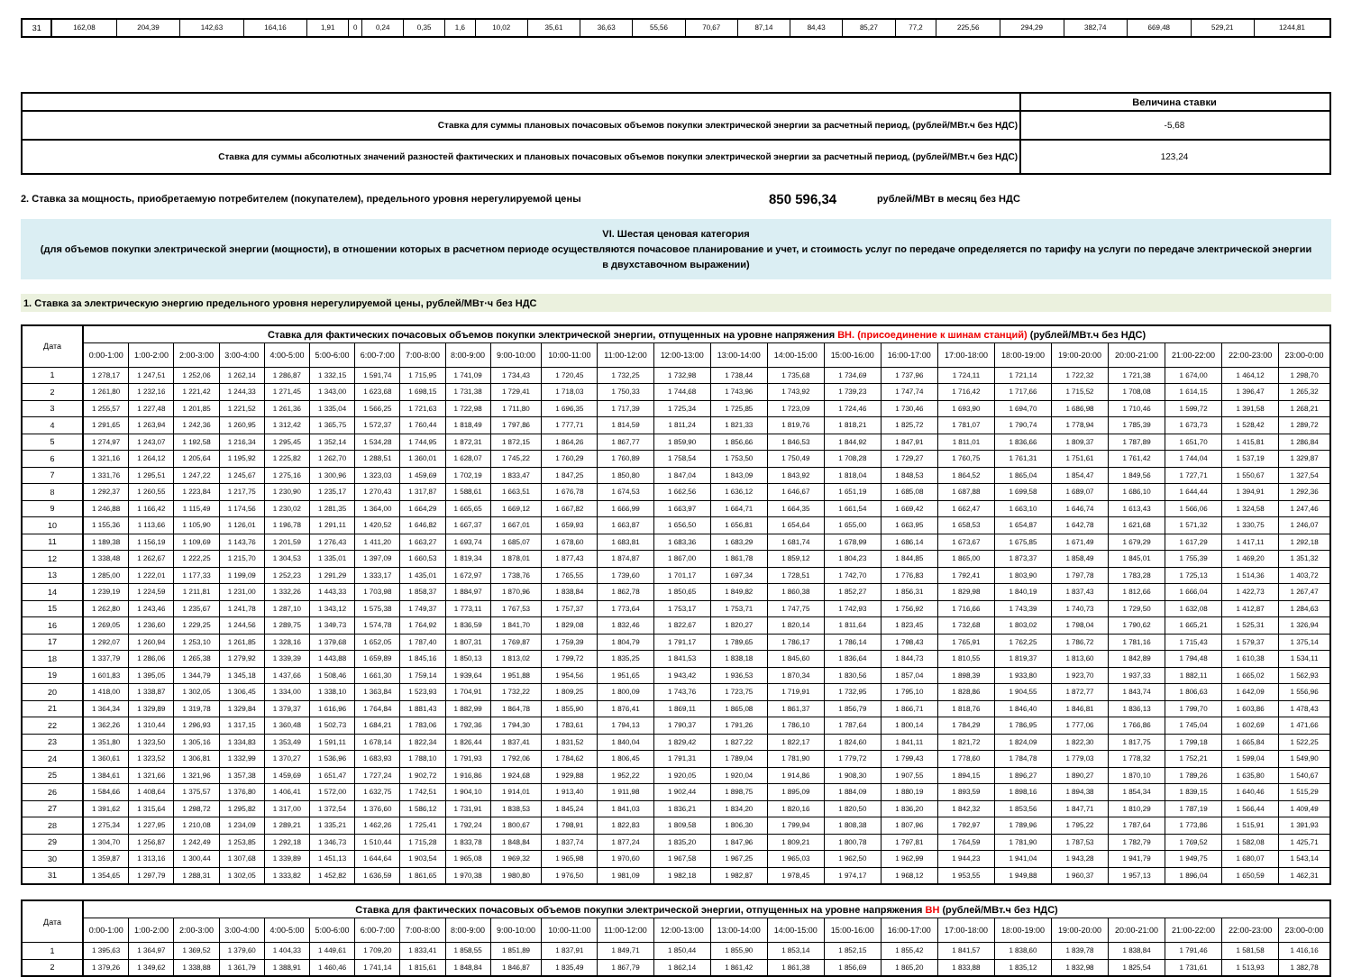| 31 | 162,08 | 204,39 | 142,63 | 164,16 | 1,91 | 0 | 0,24 | 0,35 | 1,6 | 10,02 | 35,61 | 36,63 | 55,56 | 70,67 | 87,14 | 84,43 | 85,27 | 77,2 | 225,56 | 294,29 | 382,74 | 669,48 | 529,21 | 1244,81 |
| | Величина ставки |
| Ставка для суммы плановых почасовых объемов покупки электрической энергии за расчетный период, (рублей/МВт.ч без НДС) | -5,68 |
| Ставка для суммы абсолютных значений разностей фактических и плановых почасовых объемов покупки электрической энергии за расчетный период, (рублей/МВт.ч без НДС) | 123,24 |
2. Ставка за мощность, приобретаемую потребителем (покупателем), предельного уровня нерегулируемой цены 850 596,34 рублей/МВт в месяц без НДС
VI. Шестая ценовая категория
(для объемов покупки электрической энергии (мощности), в отношении которых в расчетном периоде осуществляются почасовое планирование и учет, и стоимость услуг по передаче определяется по тарифу на услуги по передаче электрической энергии в двухставочном выражении)
1. Ставка за электрическую энергию предельного уровня нерегулируемой цены, рублей/МВт·ч без НДС
| Дата | Ставка для фактических почасовых объемов покупки электрической энергии, отпущенных на уровне напряжения ВН. (присоединение к шинам станций) (рублей/МВт.ч без НДС) | | | | | | | | | | | | | | | | | | | | | | | |
| --- | --- | --- | --- | --- | --- | --- | --- | --- | --- | --- | --- | --- | --- | --- | --- | --- | --- | --- | --- | --- | --- | --- | --- | --- |
| | 0:00-1:00 | 1:00-2:00 | 2:00-3:00 | 3:00-4:00 | 4:00-5:00 | 5:00-6:00 | 6:00-7:00 | 7:00-8:00 | 8:00-9:00 | 9:00-10:00 | 10:00-11:00 | 11:00-12:00 | 12:00-13:00 | 13:00-14:00 | 14:00-15:00 | 15:00-16:00 | 16:00-17:00 | 17:00-18:00 | 18:00-19:00 | 19:00-20:00 | 20:00-21:00 | 21:00-22:00 | 22:00-23:00 | 23:00-0:00 |
| 1 | 1 278,17 | 1 247,51 | 1 252,06 | 1 262,14 | 1 286,87 | 1 332,15 | 1 591,74 | 1 715,95 | 1 741,09 | 1 734,43 | 1 720,45 | 1 732,25 | 1 732,98 | 1 738,44 | 1 735,68 | 1 734,69 | 1 737,96 | 1 724,11 | 1 721,14 | 1 722,32 | 1 721,38 | 1 674,00 | 1 464,12 | 1 298,70 |
| 2 | 1 261,80 | 1 232,16 | 1 221,42 | 1 244,33 | 1 271,45 | 1 343,00 | 1 623,68 | 1 698,15 | 1 731,38 | 1 729,41 | 1 718,03 | 1 750,33 | 1 744,68 | 1 743,96 | 1 743,92 | 1 739,23 | 1 747,74 | 1 716,42 | 1 717,66 | 1 715,52 | 1 708,08 | 1 614,15 | 1 396,47 | 1 265,32 |
| 3 | 1 255,57 | 1 227,48 | 1 201,85 | 1 221,52 | 1 261,36 | 1 335,04 | 1 566,25 | 1 721,63 | 1 722,98 | 1 711,80 | 1 696,35 | 1 717,39 | 1 725,34 | 1 725,85 | 1 723,09 | 1 724,46 | 1 730,46 | 1 693,90 | 1 694,70 | 1 686,98 | 1 710,46 | 1 599,72 | 1 391,58 | 1 268,21 |
| 4 | 1 291,65 | 1 263,94 | 1 242,36 | 1 260,95 | 1 312,42 | 1 365,75 | 1 572,37 | 1 760,44 | 1 818,49 | 1 797,86 | 1 777,71 | 1 814,59 | 1 811,24 | 1 821,33 | 1 819,76 | 1 818,21 | 1 825,72 | 1 781,07 | 1 790,74 | 1 778,94 | 1 785,39 | 1 673,73 | 1 528,42 | 1 289,72 |
| 5 | 1 274,97 | 1 243,07 | 1 192,58 | 1 216,34 | 1 295,45 | 1 352,14 | 1 534,28 | 1 744,95 | 1 872,31 | 1 872,15 | 1 864,26 | 1 867,77 | 1 859,90 | 1 856,66 | 1 846,53 | 1 844,92 | 1 847,91 | 1 811,01 | 1 836,66 | 1 809,37 | 1 787,89 | 1 651,70 | 1 415,81 | 1 286,84 |
| 6 | 1 321,16 | 1 264,12 | 1 205,64 | 1 195,92 | 1 225,82 | 1 262,70 | 1 288,51 | 1 360,01 | 1 628,07 | 1 745,22 | 1 760,29 | 1 760,89 | 1 758,54 | 1 753,50 | 1 750,49 | 1 708,28 | 1 729,27 | 1 760,75 | 1 761,31 | 1 751,61 | 1 761,42 | 1 744,04 | 1 537,19 | 1 329,87 |
| 7 | 1 331,76 | 1 295,51 | 1 247,22 | 1 245,67 | 1 275,16 | 1 300,96 | 1 323,03 | 1 459,69 | 1 702,19 | 1 833,47 | 1 847,25 | 1 850,80 | 1 847,04 | 1 843,09 | 1 843,92 | 1 818,04 | 1 848,53 | 1 864,52 | 1 865,04 | 1 854,47 | 1 849,56 | 1 727,71 | 1 550,67 | 1 327,54 |
| 8 | 1 292,37 | 1 260,55 | 1 223,84 | 1 217,75 | 1 230,90 | 1 235,17 | 1 270,43 | 1 317,87 | 1 588,61 | 1 663,51 | 1 676,78 | 1 674,53 | 1 662,56 | 1 636,12 | 1 646,67 | 1 651,19 | 1 685,08 | 1 687,88 | 1 699,58 | 1 689,07 | 1 686,10 | 1 644,44 | 1 394,91 | 1 292,36 |
| 9 | 1 246,88 | 1 166,42 | 1 115,49 | 1 174,56 | 1 230,02 | 1 281,35 | 1 364,00 | 1 664,29 | 1 665,65 | 1 669,12 | 1 667,82 | 1 666,99 | 1 663,97 | 1 664,71 | 1 664,35 | 1 661,54 | 1 669,42 | 1 662,47 | 1 663,10 | 1 646,74 | 1 613,43 | 1 566,06 | 1 324,58 | 1 247,46 |
| 10 | 1 155,36 | 1 113,66 | 1 105,90 | 1 126,01 | 1 196,78 | 1 291,11 | 1 420,52 | 1 646,82 | 1 667,37 | 1 667,01 | 1 659,93 | 1 663,87 | 1 656,50 | 1 656,81 | 1 654,64 | 1 655,00 | 1 663,95 | 1 658,53 | 1 654,87 | 1 642,78 | 1 621,68 | 1 571,32 | 1 330,75 | 1 246,07 |
| 11 | 1 189,38 | 1 156,19 | 1 109,69 | 1 143,76 | 1 201,59 | 1 276,43 | 1 411,20 | 1 663,27 | 1 693,74 | 1 685,07 | 1 678,60 | 1 683,81 | 1 683,36 | 1 683,29 | 1 681,74 | 1 678,99 | 1 686,14 | 1 673,67 | 1 675,85 | 1 671,49 | 1 679,29 | 1 617,29 | 1 417,11 | 1 292,18 |
| 12 | 1 338,48 | 1 262,67 | 1 222,25 | 1 215,70 | 1 304,53 | 1 335,01 | 1 397,09 | 1 660,53 | 1 819,34 | 1 878,01 | 1 877,43 | 1 874,87 | 1 867,00 | 1 861,78 | 1 859,12 | 1 804,23 | 1 844,85 | 1 865,00 | 1 873,37 | 1 858,49 | 1 845,01 | 1 755,39 | 1 469,20 | 1 351,32 |
| 13 | 1 285,00 | 1 222,01 | 1 177,33 | 1 199,09 | 1 252,23 | 1 291,29 | 1 333,17 | 1 435,01 | 1 672,97 | 1 738,76 | 1 765,55 | 1 739,60 | 1 701,17 | 1 697,34 | 1 728,51 | 1 742,70 | 1 776,83 | 1 792,41 | 1 803,90 | 1 797,78 | 1 783,28 | 1 725,13 | 1 514,36 | 1 403,72 |
| 14 | 1 239,19 | 1 224,59 | 1 211,81 | 1 231,00 | 1 332,26 | 1 443,33 | 1 703,98 | 1 858,37 | 1 884,97 | 1 870,96 | 1 838,84 | 1 862,78 | 1 850,65 | 1 849,82 | 1 860,38 | 1 852,27 | 1 856,31 | 1 829,98 | 1 840,19 | 1 837,43 | 1 812,66 | 1 666,04 | 1 422,73 | 1 267,47 |
| 15 | 1 262,80 | 1 243,46 | 1 235,67 | 1 241,78 | 1 287,10 | 1 343,12 | 1 575,38 | 1 749,37 | 1 773,11 | 1 767,53 | 1 757,37 | 1 773,64 | 1 753,17 | 1 753,71 | 1 747,75 | 1 742,93 | 1 756,92 | 1 716,66 | 1 743,39 | 1 740,73 | 1 729,50 | 1 632,08 | 1 412,87 | 1 284,63 |
| 16 | 1 269,05 | 1 236,60 | 1 229,25 | 1 244,56 | 1 289,75 | 1 349,73 | 1 574,78 | 1 764,92 | 1 836,59 | 1 841,70 | 1 829,08 | 1 832,46 | 1 822,67 | 1 820,27 | 1 820,14 | 1 811,64 | 1 823,45 | 1 732,68 | 1 803,02 | 1 798,04 | 1 790,62 | 1 665,21 | 1 525,31 | 1 326,94 |
| 17 | 1 292,07 | 1 260,94 | 1 253,10 | 1 261,85 | 1 328,16 | 1 379,68 | 1 652,05 | 1 787,40 | 1 807,31 | 1 769,87 | 1 759,39 | 1 804,79 | 1 791,17 | 1 789,65 | 1 786,17 | 1 786,14 | 1 798,43 | 1 765,91 | 1 762,25 | 1 786,72 | 1 781,16 | 1 715,43 | 1 579,37 | 1 375,14 |
| 18 | 1 337,79 | 1 286,06 | 1 265,38 | 1 279,92 | 1 339,39 | 1 443,88 | 1 659,89 | 1 845,16 | 1 850,13 | 1 813,02 | 1 799,72 | 1 835,25 | 1 841,53 | 1 838,18 | 1 845,60 | 1 836,64 | 1 844,73 | 1 810,55 | 1 819,37 | 1 813,60 | 1 842,89 | 1 794,48 | 1 610,38 | 1 534,11 |
| 19 | 1 601,83 | 1 395,05 | 1 344,79 | 1 345,18 | 1 437,66 | 1 508,46 | 1 661,30 | 1 759,14 | 1 939,64 | 1 951,88 | 1 954,56 | 1 951,65 | 1 943,42 | 1 936,53 | 1 870,34 | 1 830,56 | 1 857,04 | 1 898,39 | 1 933,80 | 1 923,70 | 1 937,33 | 1 882,11 | 1 665,02 | 1 562,93 |
| 20 | 1 418,00 | 1 338,87 | 1 302,05 | 1 306,45 | 1 334,00 | 1 338,10 | 1 363,84 | 1 523,93 | 1 704,91 | 1 732,22 | 1 809,25 | 1 800,09 | 1 743,76 | 1 723,75 | 1 719,91 | 1 732,95 | 1 795,10 | 1 828,86 | 1 904,55 | 1 872,77 | 1 843,74 | 1 806,63 | 1 642,09 | 1 556,96 |
| 21 | 1 364,34 | 1 329,89 | 1 319,78 | 1 329,84 | 1 379,37 | 1 616,96 | 1 764,84 | 1 881,43 | 1 882,99 | 1 864,78 | 1 855,90 | 1 876,41 | 1 869,11 | 1 865,08 | 1 861,37 | 1 856,79 | 1 866,71 | 1 818,76 | 1 846,40 | 1 846,81 | 1 836,13 | 1 799,70 | 1 603,86 | 1 478,43 |
| 22 | 1 362,26 | 1 310,44 | 1 296,93 | 1 317,15 | 1 360,48 | 1 502,73 | 1 684,21 | 1 783,06 | 1 792,36 | 1 794,30 | 1 783,61 | 1 794,13 | 1 790,37 | 1 791,26 | 1 786,10 | 1 787,64 | 1 800,14 | 1 784,29 | 1 786,95 | 1 777,06 | 1 766,86 | 1 745,04 | 1 602,69 | 1 471,66 |
| 23 | 1 351,80 | 1 323,50 | 1 305,16 | 1 334,83 | 1 353,49 | 1 591,11 | 1 678,14 | 1 822,34 | 1 826,44 | 1 837,41 | 1 831,52 | 1 840,04 | 1 829,42 | 1 827,22 | 1 822,17 | 1 824,60 | 1 841,11 | 1 821,72 | 1 824,09 | 1 822,30 | 1 817,75 | 1 799,18 | 1 665,84 | 1 522,25 |
| 24 | 1 360,61 | 1 323,52 | 1 306,81 | 1 332,99 | 1 370,27 | 1 536,96 | 1 683,93 | 1 788,10 | 1 791,93 | 1 792,06 | 1 784,62 | 1 806,45 | 1 791,31 | 1 789,04 | 1 781,90 | 1 779,72 | 1 799,43 | 1 778,60 | 1 784,78 | 1 779,03 | 1 778,32 | 1 752,21 | 1 599,04 | 1 549,90 |
| 25 | 1 384,61 | 1 321,66 | 1 321,96 | 1 357,38 | 1 459,69 | 1 651,47 | 1 727,24 | 1 902,72 | 1 916,86 | 1 924,68 | 1 929,88 | 1 952,22 | 1 920,05 | 1 920,04 | 1 914,86 | 1 908,30 | 1 907,55 | 1 894,15 | 1 896,27 | 1 890,27 | 1 870,10 | 1 789,26 | 1 635,80 | 1 540,67 |
| 26 | 1 584,66 | 1 408,64 | 1 375,57 | 1 376,80 | 1 406,41 | 1 572,00 | 1 632,75 | 1 742,51 | 1 904,10 | 1 914,01 | 1 913,40 | 1 911,98 | 1 902,44 | 1 898,75 | 1 895,09 | 1 884,09 | 1 880,19 | 1 893,59 | 1 898,16 | 1 894,38 | 1 854,34 | 1 839,15 | 1 640,46 | 1 515,29 |
| 27 | 1 391,62 | 1 315,64 | 1 298,72 | 1 295,82 | 1 317,00 | 1 372,54 | 1 376,60 | 1 586,12 | 1 731,91 | 1 838,53 | 1 845,24 | 1 841,03 | 1 836,21 | 1 834,20 | 1 820,16 | 1 820,50 | 1 836,20 | 1 842,32 | 1 853,56 | 1 847,71 | 1 810,29 | 1 787,19 | 1 566,44 | 1 409,49 |
| 28 | 1 275,34 | 1 227,95 | 1 210,08 | 1 234,09 | 1 289,21 | 1 335,21 | 1 462,26 | 1 725,41 | 1 792,24 | 1 800,67 | 1 798,91 | 1 822,83 | 1 809,58 | 1 806,30 | 1 799,94 | 1 808,38 | 1 807,96 | 1 792,97 | 1 789,96 | 1 795,22 | 1 787,64 | 1 773,86 | 1 515,91 | 1 391,93 |
| 29 | 1 304,70 | 1 256,87 | 1 242,49 | 1 253,85 | 1 292,18 | 1 346,73 | 1 510,44 | 1 715,28 | 1 833,78 | 1 848,84 | 1 837,74 | 1 877,24 | 1 835,20 | 1 847,96 | 1 809,21 | 1 800,78 | 1 797,81 | 1 764,59 | 1 781,90 | 1 787,53 | 1 782,79 | 1 769,52 | 1 582,08 | 1 425,71 |
| 30 | 1 359,87 | 1 313,16 | 1 300,44 | 1 307,68 | 1 339,89 | 1 451,13 | 1 644,64 | 1 903,54 | 1 965,08 | 1 969,32 | 1 965,98 | 1 970,60 | 1 967,58 | 1 967,25 | 1 965,03 | 1 962,50 | 1 962,99 | 1 944,23 | 1 941,04 | 1 943,28 | 1 941,79 | 1 949,75 | 1 680,07 | 1 543,14 |
| 31 | 1 354,65 | 1 297,79 | 1 288,31 | 1 302,05 | 1 333,82 | 1 452,82 | 1 636,59 | 1 861,65 | 1 970,38 | 1 980,80 | 1 976,50 | 1 981,09 | 1 982,18 | 1 982,87 | 1 978,45 | 1 974,17 | 1 968,12 | 1 953,55 | 1 949,88 | 1 960,37 | 1 957,13 | 1 896,04 | 1 650,59 | 1 462,31 |
| Дата | Ставка для фактических почасовых объемов покупки электрической энергии, отпущенных на уровне напряжения ВН (рублей/МВт.ч без НДС) | | | | | | | | | | | | | | | | | | | | | | | |
| --- | --- | --- | --- | --- | --- | --- | --- | --- | --- | --- | --- | --- | --- | --- | --- | --- | --- | --- | --- | --- | --- | --- | --- | --- |
| | 0:00-1:00 | 1:00-2:00 | 2:00-3:00 | 3:00-4:00 | 4:00-5:00 | 5:00-6:00 | 6:00-7:00 | 7:00-8:00 | 8:00-9:00 | 9:00-10:00 | 10:00-11:00 | 11:00-12:00 | 12:00-13:00 | 13:00-14:00 | 14:00-15:00 | 15:00-16:00 | 16:00-17:00 | 17:00-18:00 | 18:00-19:00 | 19:00-20:00 | 20:00-21:00 | 21:00-22:00 | 22:00-23:00 | 23:00-0:00 |
| 1 | 1 395,63 | 1 364,97 | 1 369,52 | 1 379,60 | 1 404,33 | 1 449,61 | 1 709,20 | 1 833,41 | 1 858,55 | 1 851,89 | 1 837,91 | 1 849,71 | 1 850,44 | 1 855,90 | 1 853,14 | 1 852,15 | 1 855,42 | 1 841,57 | 1 838,60 | 1 839,78 | 1 838,84 | 1 791,46 | 1 581,58 | 1 416,16 |
| 2 | 1 379,26 | 1 349,62 | 1 338,88 | 1 361,79 | 1 388,91 | 1 460,46 | 1 741,14 | 1 815,61 | 1 848,84 | 1 846,87 | 1 835,49 | 1 867,79 | 1 862,14 | 1 861,42 | 1 861,38 | 1 856,69 | 1 865,20 | 1 833,88 | 1 835,12 | 1 832,98 | 1 825,54 | 1 731,61 | 1 513,93 | 1 382,78 |